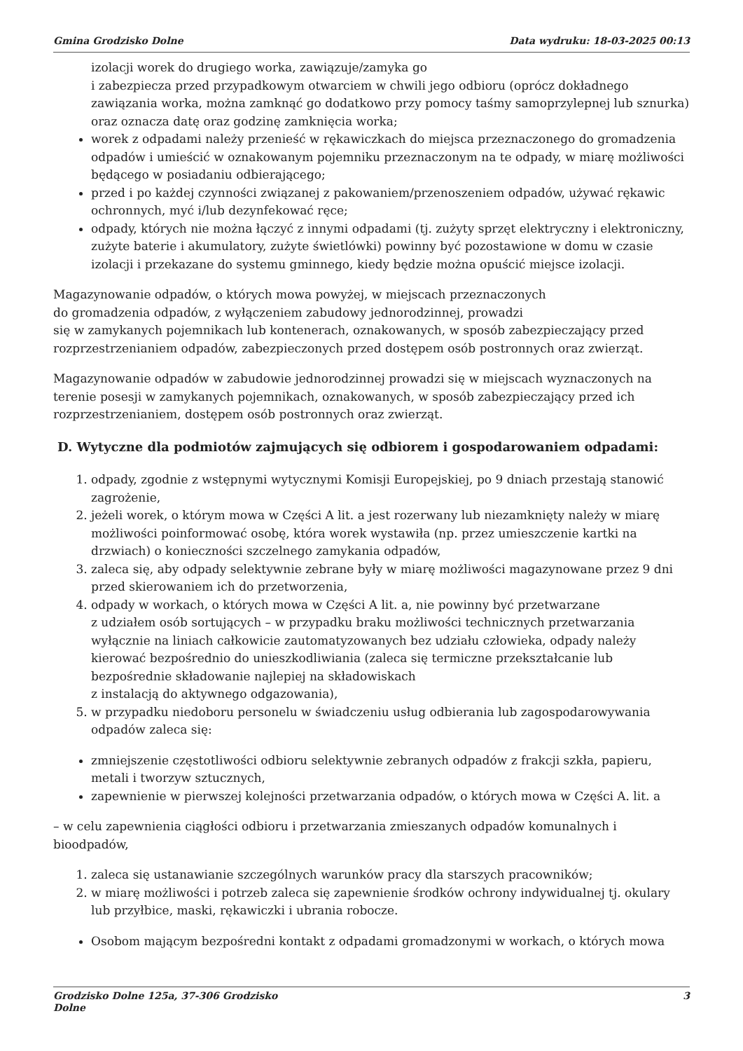Gmina Grodzisko Dolne Data wydruku: 18-03-2025 00:13
izolacji worek do drugiego worka, zawiązuje/zamyka go
i zabezpiecza przed przypadkowym otwarciem w chwili jego odbioru (oprócz dokładnego zawiązania worka, można zamknąć go dodatkowo przy pomocy taśmy samoprzylepnej lub sznurka) oraz oznacza datę oraz godzinę zamknięcia worka;
worek z odpadami należy przenieść w rękawiczkach do miejsca przeznaczonego do gromadzenia odpadów i umieścić w oznakowanym pojemniku przeznaczonym na te odpady, w miarę możliwości będącego w posiadaniu odbierającego;
przed i po każdej czynności związanej z pakowaniem/przenoszeniem odpadów, używać rękawic ochronnych, myć i/lub dezynfekować ręce;
odpady, których nie można łączyć z innymi odpadami (tj. zużyty sprzęt elektryczny i elektroniczny, zużyte baterie i akumulatory, zużyte świetlówki) powinny być pozostawione w domu w czasie izolacji i przekazane do systemu gminnego, kiedy będzie można opuścić miejsce izolacji.
Magazynowanie odpadów, o których mowa powyżej, w miejscach przeznaczonych
do gromadzenia odpadów, z wyłączeniem zabudowy jednorodzinnej, prowadzi
się w zamykanych pojemnikach lub kontenerach, oznakowanych, w sposób zabezpieczający przed rozprzestrzenianiem odpadów, zabezpieczonych przed dostępem osób postronnych oraz zwierząt.
Magazynowanie odpadów w zabudowie jednorodzinnej prowadzi się w miejscach wyznaczonych na terenie posesji w zamykanych pojemnikach, oznakowanych, w sposób zabezpieczający przed ich rozprzestrzenianiem, dostępem osób postronnych oraz zwierząt.
D. Wytyczne dla podmiotów zajmujących się odbiorem i gospodarowaniem odpadami:
1. odpady, zgodnie z wstępnymi wytycznymi Komisji Europejskiej, po 9 dniach przestają stanowić zagrożenie,
2. jeżeli worek, o którym mowa w Części A lit. a jest rozerwany lub niezamknięty należy w miarę możliwości poinformować osobę, która worek wystawiła (np. przez umieszczenie kartki na drzwiach) o konieczności szczelnego zamykania odpadów,
3. zaleca się, aby odpady selektywnie zebrane były w miarę możliwości magazynowane przez 9 dni przed skierowaniem ich do przetworzenia,
4. odpady w workach, o których mowa w Części A lit. a, nie powinny być przetwarzane
z udziałem osób sortujących – w przypadku braku możliwości technicznych przetwarzania wyłącznie na liniach całkowicie zautomatyzowanych bez udziału człowieka, odpady należy kierować bezpośrednio do unieszkodliwiania (zaleca się termiczne przekształcanie lub bezpośrednie składowanie najlepiej na składowiskach
z instalacją do aktywnego odgazowania),
5. w przypadku niedoboru personelu w świadczeniu usług odbierania lub zagospodarowywania odpadów zaleca się:
zmniejszenie częstotliwości odbioru selektywnie zebranych odpadów z frakcji szkła, papieru, metali i tworzyw sztucznych,
zapewnienie w pierwszej kolejności przetwarzania odpadów, o których mowa w Części A. lit. a
– w celu zapewnienia ciągłości odbioru i przetwarzania zmieszanych odpadów komunalnych i bioodpadów,
1. zaleca się ustanawianie szczególnych warunków pracy dla starszych pracowników;
2. w miarę możliwości i potrzeb zaleca się zapewnienie środków ochrony indywidualnej tj. okulary lub przyłbice, maski, rękawiczki i ubrania robocze.
Osobom mającym bezpośredni kontakt z odpadami gromadzonymi w workach, o których mowa
Grodzisko Dolne 125a, 37-306 Grodzisko
Dolne 3